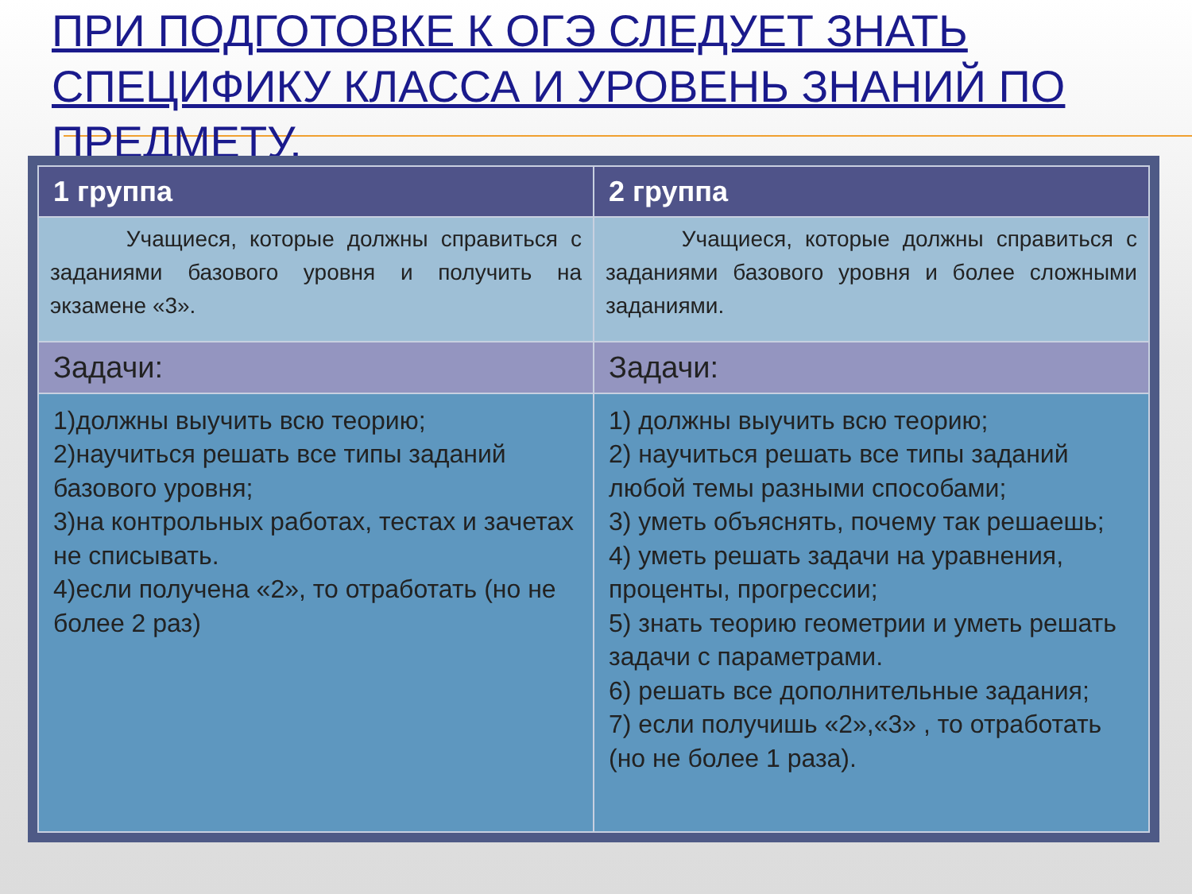ПРИ ПОДГОТОВКЕ К ОГЭ СЛЕДУЕТ ЗНАТЬ СПЕЦИФИКУ КЛАССА И УРОВЕНЬ ЗНАНИЙ ПО ПРЕДМЕТУ.
| 1 группа | 2 группа |
| --- | --- |
| Учащиеся, которые должны справиться с заданиями базового уровня и получить на экзамене «3». | Учащиеся, которые должны справиться с заданиями базового уровня и более сложными заданиями. |
| Задачи: | Задачи: |
| 1)должны выучить всю теорию; 2)научиться решать все типы заданий базового уровня; 3)на контрольных работах, тестах и зачетах не списывать. 4)если получена «2», то отработать (но не более 2 раз) | 1) должны выучить всю теорию; 2) научиться решать все типы заданий любой темы разными способами; 3) уметь объяснять, почему так решаешь; 4) уметь решать задачи на уравнения, проценты, прогрессии; 5) знать теорию геометрии и уметь решать задачи с параметрами. 6) решать все дополнительные задания; 7) если получишь «2»,«3» , то отработать (но не более 1 раза). |